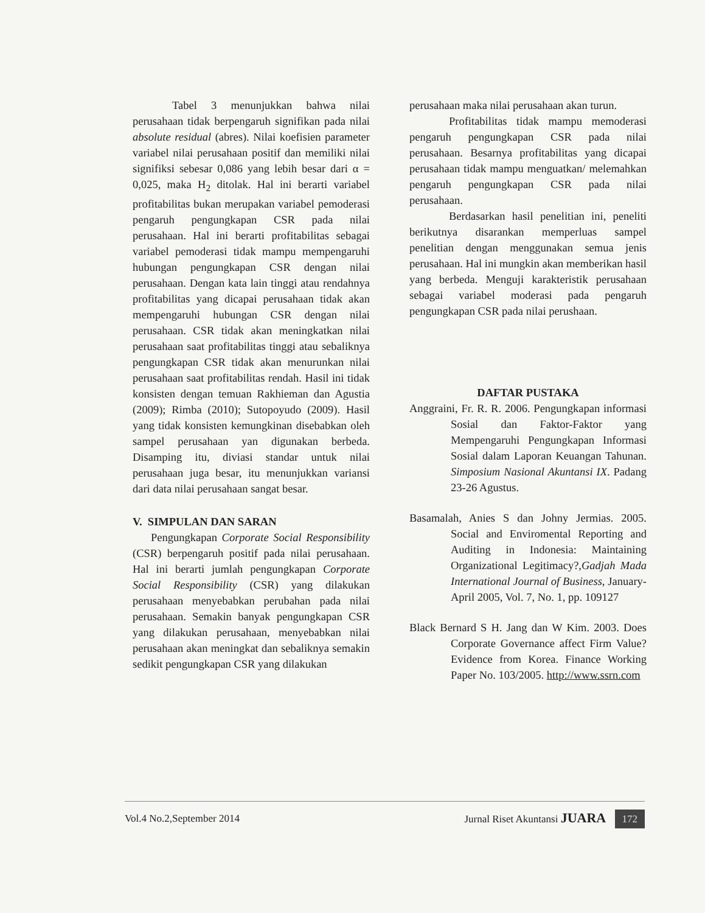Tabel 3 menunjukkan bahwa nilai perusahaan tidak berpengaruh signifikan pada nilai absolute residual (abres). Nilai koefisien parameter variabel nilai perusahaan positif dan memiliki nilai signifiksi sebesar 0,086 yang lebih besar dari α = 0,025, maka H<sub>2</sub> ditolak. Hal ini berarti variabel profitabilitas bukan merupakan variabel pemoderasi pengaruh pengungkapan CSR pada nilai perusahaan. Hal ini berarti profitabilitas sebagai variabel pemoderasi tidak mampu mempengaruhi hubungan pengungkapan CSR dengan nilai perusahaan. Dengan kata lain tinggi atau rendahnya profitabilitas yang dicapai perusahaan tidak akan mempengaruhi hubungan CSR dengan nilai perusahaan. CSR tidak akan meningkatkan nilai perusahaan saat profitabilitas tinggi atau sebaliknya pengungkapan CSR tidak akan menurunkan nilai perusahaan saat profitabilitas rendah. Hasil ini tidak konsisten dengan temuan Rakhieman dan Agustia (2009); Rimba (2010); Sutopoyudo (2009). Hasil yang tidak konsisten kemungkinan disebabkan oleh sampel perusahaan yan digunakan berbeda. Disamping itu, diviasi standar untuk nilai perusahaan juga besar, itu menunjukkan variansi dari data nilai perusahaan sangat besar.
V. SIMPULAN DAN SARAN
Pengungkapan Corporate Social Responsibility (CSR) berpengaruh positif pada nilai perusahaan. Hal ini berarti jumlah pengungkapan Corporate Social Responsibility (CSR) yang dilakukan perusahaan menyebabkan perubahan pada nilai perusahaan. Semakin banyak pengungkapan CSR yang dilakukan perusahaan, menyebabkan nilai perusahaan akan meningkat dan sebaliknya semakin sedikit pengungkapan CSR yang dilakukan
perusahaan maka nilai perusahaan akan turun.
Profitabilitas tidak mampu memoderasi pengaruh pengungkapan CSR pada nilai perusahaan. Besarnya profitabilitas yang dicapai perusahaan tidak mampu menguatkan/ melemahkan pengaruh pengungkapan CSR pada nilai perusahaan.
Berdasarkan hasil penelitian ini, peneliti berikutnya disarankan memperluas sampel penelitian dengan menggunakan semua jenis perusahaan. Hal ini mungkin akan memberikan hasil yang berbeda. Menguji karakteristik perusahaan sebagai variabel moderasi pada pengaruh pengungkapan CSR pada nilai perushaan.
DAFTAR PUSTAKA
Anggraini, Fr. R. R. 2006. Pengungkapan informasi Sosial dan Faktor-Faktor yang Mempengaruhi Pengungkapan Informasi Sosial dalam Laporan Keuangan Tahunan. Simposium Nasional Akuntansi IX. Padang 23-26 Agustus.
Basamalah, Anies S dan Johny Jermias. 2005. Social and Enviromental Reporting and Auditing in Indonesia: Maintaining Organizational Legitimacy?,Gadjah Mada International Journal of Business, January-April 2005, Vol. 7, No. 1, pp. 109127
Black Bernard S H. Jang dan W Kim. 2003. Does Corporate Governance affect Firm Value? Evidence from Korea. Finance Working Paper No. 103/2005. http://www.ssrn.com
Vol.4 No.2,September 2014 Jurnal Riset Akuntansi JUARA 172